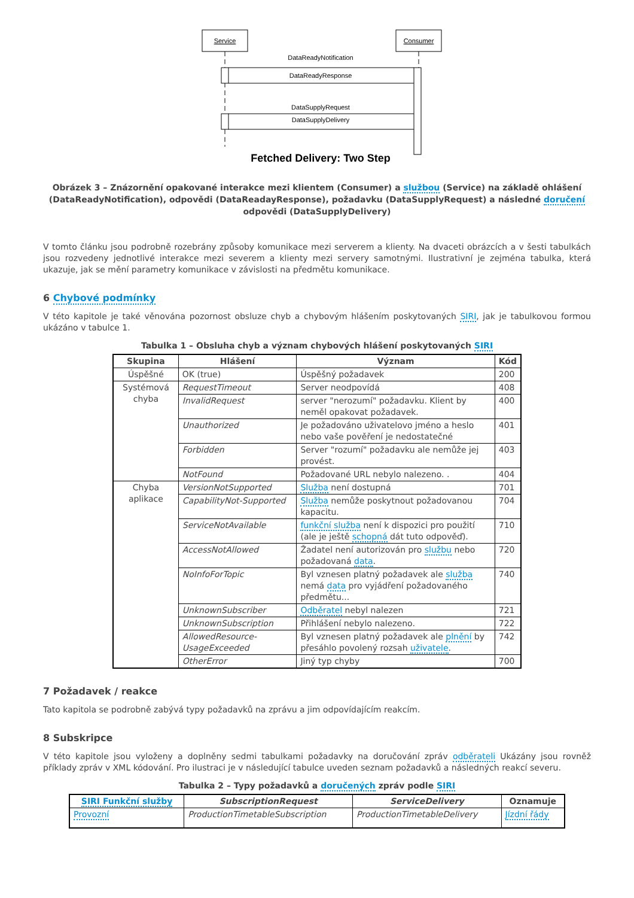Service
Consumer
DataReadyNotification
DataReadyResponse
DataSupplyRequest
DataSupplyDelivery
Fetched Delivery: Two Step
Obrázek 3 – Znázornění opakované interakce mezi klientem (Consumer) a službou (Service) na základě ohlášení (DataReadyNotification), odpovědi (DataReadayResponse), požadavku (DataSupplyRequest) a následné doručení odpovědi (DataSupplyDelivery)
V tomto článku jsou podrobně rozebrány způsoby komunikace mezi serverem a klienty. Na dvaceti obrázcích a v šesti tabulkách jsou rozvedeny jednotlivé interakce mezi severem a klienty mezi servery samotnými. Ilustrativní je zejména tabulka, která ukazuje, jak se mění parametry komunikace v závislosti na předmětu komunikace.
6 Chybové podmínky
V této kapitole je také věnována pozornost obsluze chyb a chybovým hlášením poskytovaných SIRI, jak je tabulkovou formou ukázáno v tabulce 1.
Tabulka 1 – Obsluha chyb a význam chybových hlášení poskytovaných SIRI
| Skupina | Hlášení | Význam | Kód |
| --- | --- | --- | --- |
| Úspěšné | OK (true) | Úspěšný požadavek | 200 |
| Systémová chyba | RequestTimeout | Server neodpovídá | 408 |
| | InvalidRequest | server "nerozumí" požadavku. Klient by neměl opakovat požadavek. | 400 |
| | Unauthorized | Je požadováno uživatelovo jméno a heslo nebo vaše pověření je nedostatečné | 401 |
| | Forbidden | Server "rozumí" požadavku ale nemůže jej provést. | 403 |
| | NotFound | Požadované URL nebylo nalezeno. . | 404 |
| Chyba aplikace | VersionNotSupported | Služba není dostupná | 701 |
| | CapabilityNot-Supported | Služba nemůže poskytnout požadovanou kapacitu. | 704 |
| | ServiceNotAvailable | funkční služba není k dispozici pro použití (ale je ještě schopná dát tuto odpověď). | 710 |
| | AccessNotAllowed | Žadatel není autorizován pro službu nebo požadovaná data . | 720 |
| | NoInfoForTopic | Byl vznesen platný požadavek ale služba nemá data pro vyjádření požadovaného předmětu... | 740 |
| | UnknownSubscriber | Odběratel nebyl nalezen | 721 |
| | UnknownSubscription | Přihlášení nebylo nalezeno. | 722 |
| | AllowedResource-UsageExceeded | Byl vznesen platný požadavek ale plnění by přesáhlo povolený rozsah uživatele . | 742 |
| | OtherError | Jiný typ chyby | 700 |
7 Požadavek / reakce
Tato kapitola se podrobně zabývá typy požadavků na zprávu a jim odpovídajícím reakcím.
8 Subskripce
V této kapitole jsou vyloženy a doplněny sedmi tabulkami požadavky na doručování zpráv odběrateli Ukázány jsou rovněž příklady zpráv v XML kódování. Pro ilustraci je v následující tabulce uveden seznam požadavků a následných reakcí severu.
Tabulka 2 – Typy požadavků a doručených zpráv podle SIRI
| SIRI Funkční služby | SubscriptionRequest | ServiceDelivery | Oznamuje |
| --- | --- | --- | --- |
| Provozní | ProductionTimetableSubscription | ProductionTimetableDelivery | Jízdní řády |